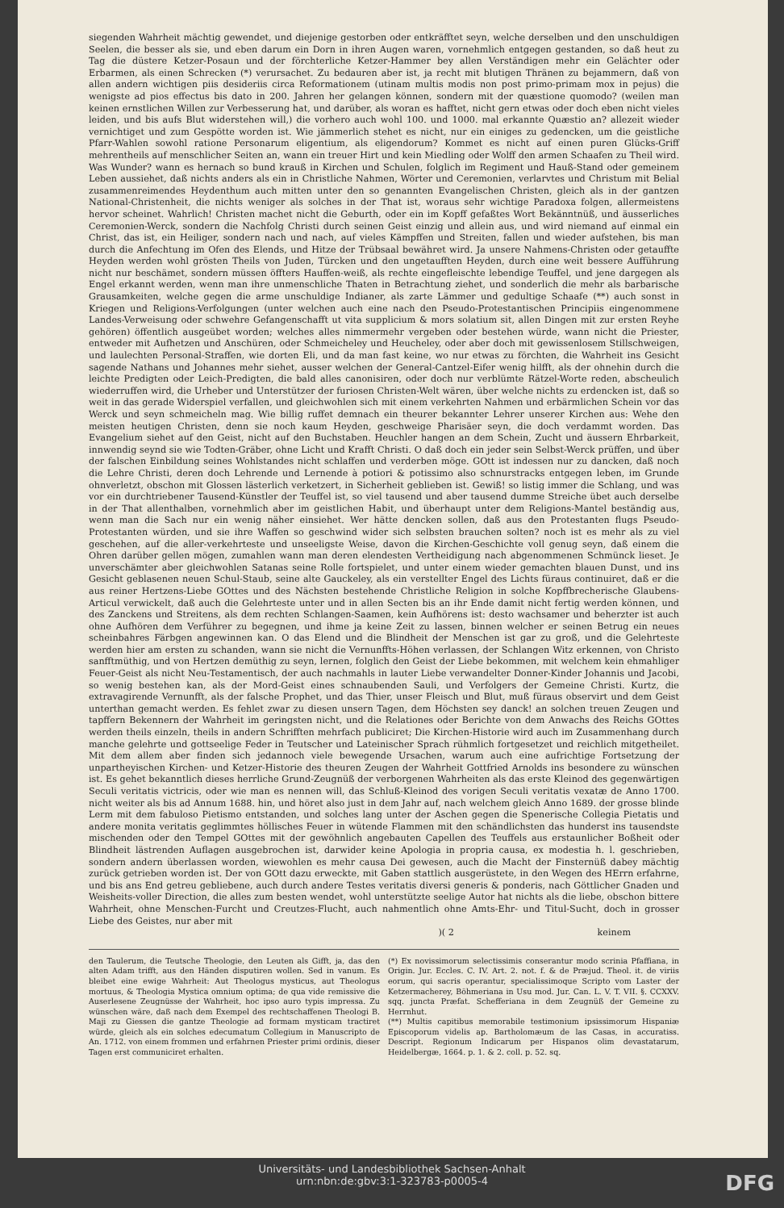siegenden Wahrheit mächtig gewendet, und diejenige gestorben oder entkräfftet seyn, welche derselben und den unschuldigen Seelen, die besser als sie, und eben darum ein Dorn in ihren Augen waren, vornehmlich entgegen gestanden, so daß heut zu Tag die düstere Ketzer-Posaun und der förchterliche Ketzer-Hammer bey allen Verständigen mehr ein Gelächter oder Erbarmen, als einen Schrecken (*) verursachet. Zu bedauren aber ist, ja recht mit blutigen Thränen zu bejammern, daß von allen andern wichtigen piis desideriis circa Reformationem (utinam multis modis non post primo-primam mox in pejus) die wenigste ad pios effectus bis dato in 200. Jahren her gelangen können, sondern mit der quæstione quomodo? (weilen man keinen ernstlichen Willen zur Verbesserung hat, und darüber, als woran es hafftet, nicht gern etwas oder doch eben nicht vieles leiden, und bis aufs Blut widerstehen will,) die vorhero auch wohl 100. und 1000. mal erkannte Quæstio an? allezeit wieder vernichtiget und zum Gespötte worden ist. Wie jämmerlich stehet es nicht, nur ein einiges zu gedencken, um die geistliche Pfarr-Wahlen sowohl ratione Personarum eligentium, als eligendorum? Kommet es nicht auf einen puren Glücks-Griff mehrentheils auf menschlicher Seiten an, wann ein treuer Hirt und kein Miedling oder Wolff den armen Schaafen zu Theil wird. Was Wunder? wann es hernach so bund krauß in Kirchen und Schulen, folglich im Regiment und Hauß-Stand oder gemeinem Leben aussiehet, daß nichts anders als ein in Christliche Nahmen, Wörter und Ceremonien, verlarvtes und Christum mit Belial zusammenreimendes Heydenthum auch mitten unter den so genannten Evangelischen Christen, gleich als in der gantzen National-Christenheit, die nichts weniger als solches in der That ist, woraus sehr wichtige Paradoxa folgen, allermeistens hervor scheinet. Wahrlich! Christen machet nicht die Geburth, oder ein im Kopff gefaßtes Wort Bekänntnüß, und äusserliches Ceremonien-Werck, sondern die Nachfolg Christi durch seinen Geist einzig und allein aus, und wird niemand auf einmal ein Christ, das ist, ein Heiliger, sondern nach und nach, auf vieles Kämpffen und Streiten, fallen und wieder aufstehen, bis man durch die Anfechtung im Ofen des Elends, und Hitze der Trübsaal bewähret wird. Ja unsere Nahmens-Christen oder getauffte Heyden werden wohl grösten Theils von Juden, Türcken und den ungetaufften Heyden, durch eine weit bessere Aufführung nicht nur beschämet, sondern müssen öffters Hauffen-weiß, als rechte eingefleischte lebendige Teuffel, und jene dargegen als Engel erkannt werden, wenn man ihre unmenschliche Thaten in Betrachtung ziehet, und sonderlich die mehr als barbarische Grausamkeiten, welche gegen die arme unschuldige Indianer, als zarte Lämmer und gedultige Schaafe (**) auch sonst in Kriegen und Religions-Verfolgungen (unter welchen auch eine nach den Pseudo-Protestantischen Principiis eingenommene Landes-Verweisung oder schwehre Gefangenschafft ut vita supplicium & mors solatium sit, allen Dingen mit zur ersten Reyhe gehören) öffentlich ausgeübet worden; welches alles nimmermehr vergeben oder bestehen würde, wann nicht die Priester, entweder mit Aufhetzen und Anschüren, oder Schmeicheley und Heucheley, oder aber doch mit gewissenlosem Stillschweigen, und laulechten Personal-Straffen, wie dorten Eli, und da man fast keine, wo nur etwas zu förchten, die Wahrheit ins Gesicht sagende Nathans und Johannes mehr siehet, ausser welchen der General-Cantzel-Eifer wenig hilfft, als der ohnehin durch die leichte Predigten oder Leich-Predigten, die bald alles canonisiren, oder doch nur verblümte Rätzel-Worte reden, abscheulich wiederruffen wird, die Urheber und Unterstützer der furiosen Christen-Welt wären, über welche nichts zu erdencken ist, daß so weit in das gerade Widerspiel verfallen, und gleichwohlen sich mit einem verkehrten Nahmen und erbärmlichen Schein vor das Werck und seyn schmeicheln mag. Wie billig ruffet demnach ein theurer bekannter Lehrer unserer Kirchen aus: Wehe den meisten heutigen Christen, denn sie noch kaum Heyden, geschweige Pharisäer seyn, die doch verdammt worden. Das Evangelium siehet auf den Geist, nicht auf den Buchstaben. Heuchler hangen an dem Schein, Zucht und äussern Ehrbarkeit, innwendig seynd sie wie Todten-Gräber, ohne Licht und Krafft Christi. O daß doch ein jeder sein Selbst-Werck prüffen, und über der falschen Einbildung seines Wohlstandes nicht schlaffen und verderben möge. GOtt ist indessen nur zu dancken, daß noch die Lehre Christi, deren doch Lehrende und Lernende à potiori & potissimo also schnurstracks entgegen leben, im Grunde ohnverletzt, obschon mit Glossen lästerlich verketzert, in Sicherheit geblieben ist. Gewiß! so listig immer die Schlang, und was vor ein durchtriebener Tausend-Künstler der Teuffel ist, so viel tausend und aber tausend dumme Streiche übet auch derselbe in der That allenthalben, vornehmlich aber im geistlichen Habit, und überhaupt unter dem Religions-Mantel beständig aus, wenn man die Sach nur ein wenig näher einsiehet. Wer hätte dencken sollen, daß aus den Protestanten flugs Pseudo-Protestanten würden, und sie ihre Waffen so geschwind wider sich selbsten brauchen solten? noch ist es mehr als zu viel geschehen, auf die aller-verkehrteste und unseeligste Weise, davon die Kirchen-Geschichte voll genug seyn, daß einem die Ohren darüber gellen mögen, zumahlen wann man deren elendesten Vertheidigung nach abgenommenen Schmünck lieset. Je unverschämter aber gleichwohlen Satanas seine Rolle fortspielet, und unter einem wieder gemachten blauen Dunst, und ins Gesicht geblasenen neuen Schul-Staub, seine alte Gauckeley, als ein verstellter Engel des Lichts füraus continuiret, daß er die aus reiner Hertzens-Liebe GOttes und des Nächsten bestehende Christliche Religion in solche Kopffbrecherische Glaubens-Articul verwickelt, daß auch die Gelehrteste unter und in allen Secten bis an ihr Ende damit nicht fertig werden können, und des Zanckens und Streitens, als dem rechten Schlangen-Saamen, kein Aufhörens ist: desto wachsamer und beherzter ist auch ohne Aufhören dem Verführer zu begegnen, und ihme ja keine Zeit zu lassen, binnen welcher er seinen Betrug ein neues scheinbahres Färbgen angewinnen kan. O das Elend und die Blindheit der Menschen ist gar zu groß, und die Gelehrteste werden hier am ersten zu schanden, wann sie nicht die Vernunffts-Höhen verlassen, der Schlangen Witz erkennen, von Christo sanfftmüthig, und von Hertzen demüthig zu seyn, lernen, folglich den Geist der Liebe bekommen, mit welchem kein ehmahliger Feuer-Geist als nicht Neu-Testamentisch, der auch nachmahls in lauter Liebe verwandelter Donner-Kinder Johannis und Jacobi, so wenig bestehen kan, als der Mord-Geist eines schnaubenden Sauli, und Verfolgers der Gemeine Christi. Kurtz, die extravagirende Vernunfft, als der falsche Prophet, und das Thier, unser Fleisch und Blut, muß füraus observirt und dem Geist unterthan gemacht werden. Es fehlet zwar zu diesen unsern Tagen, dem Höchsten sey danck! an solchen treuen Zeugen und tapffern Bekennern der Wahrheit im geringsten nicht, und die Relationes oder Berichte von dem Anwachs des Reichs GOttes werden theils einzeln, theils in andern Schrifften mehrfach publiciret; Die Kirchen-Historie wird auch im Zusammenhang durch manche gelehrte und gottseelige Feder in Teutscher und Lateinischer Sprach rühmlich fortgesetzet und reichlich mitgetheilet. Mit dem allem aber finden sich jedannoch viele bewegende Ursachen, warum auch eine aufrichtige Fortsetzung der unpartheyischen Kirchen- und Ketzer-Historie des theuren Zeugen der Wahrheit Gottfried Arnolds ins besondere zu wünschen ist. Es gehet bekanntlich dieses herrliche Grund-Zeugnüß der verborgenen Wahrheiten als das erste Kleinod des gegenwärtigen Seculi veritatis victricis, oder wie man es nennen will, das Schluß-Kleinod des vorigen Seculi veritatis vexatæ de Anno 1700. nicht weiter als bis ad Annum 1688. hin, und höret also just in dem Jahr auf, nach welchem gleich Anno 1689. der grosse blinde Lerm mit dem fabuloso Pietismo entstanden, und solches lang unter der Aschen gegen die Spenerische Collegia Pietatis und andere monita veritatis geglimmtes höllisches Feuer in wütende Flammen mit den schändlichsten das hunderst ins tausendste mischenden oder den Tempel GOttes mit der gewöhnlich angebauten Capellen des Teuffels aus erstaunlicher Boßheit oder Blindheit lästrenden Auflagen ausgebrochen ist, darwider keine Apologia in propria causa, ex modestia h. l. geschrieben, sondern andern überlassen worden, wiewohlen es mehr causa Dei gewesen, auch die Macht der Finsternüß dabey mächtig zurück getrieben worden ist. Der von GOtt dazu erweckte, mit Gaben stattlich ausgerüstete, in den Wegen des HErrn erfahrne, und bis ans End getreu gebliebene, auch durch andere Testes veritatis diversi generis & ponderis, nach Göttlicher Gnaden und Weisheits-voller Direction, die alles zum besten wendet, wohl unterstützte seelige Autor hat nichts als die liebe, obschon bittere Wahrheit, ohne Menschen-Furcht und Creutzes-Flucht, auch nahmentlich ohne Amts-Ehr- und Titul-Sucht, doch in grosser Liebe des Geistes, nur aber mit
)( 2 keinem
den Taulerum, die Teutsche Theologie, den Leuten als Gifft, ja, das den alten Adam trifft, aus den Händen disputiren wollen. Sed in vanum. Es bleibet eine ewige Wahrheit: Aut Theologus mysticus, aut Theologus mortuus, & Theologia Mystica omnium optima; de qua vide remissive die Auserlesene Zeugnüsse der Wahrheit, hoc ipso auro typis impressa. Zu wünschen wäre, daß nach dem Exempel des rechtschaffenen Theologi B. Maji zu Giessen die gantze Theologie ad formam mysticam tractiret würde, gleich als ein solches edecumatum Collegium in Manuscripto de An. 1712. von einem frommen und erfahrnen Priester primi ordinis, dieser Tagen erst communiciret erhalten.
(*) Ex novissimorum selectissimis conserantur modo scrinia Pfaffiana, in Origin. Jur. Eccles. C. IV. Art. 2. not. f. & de Præjud. Theol. it. de viriis eorum, qui sacris operantur, specialissimoque Scripto vom Laster der Ketzermacherey, Böhmeriana in Usu mod. Jur. Can. L. V. T. VII. §. CCXXV. sqq. juncta Præfat. Schefferiana in dem Zeugnüß der Gemeine zu Herrnhut.
(**) Multis capitibus memorabile testimonium ipsissimorum Hispaniæ Episcoporum videlis ap. Bartholomæum de las Casas, in accuratiss. Descript. Regionum Indicarum per Hispanos olim devastatarum, Heidelbergæ, 1664. p. 1. & 2. coll. p. 52. sq.
Universitäts- und Landesbibliothek Sachsen-Anhalt
urn:nbn:de:gbv:3:1-323783-p0005-4
DFG